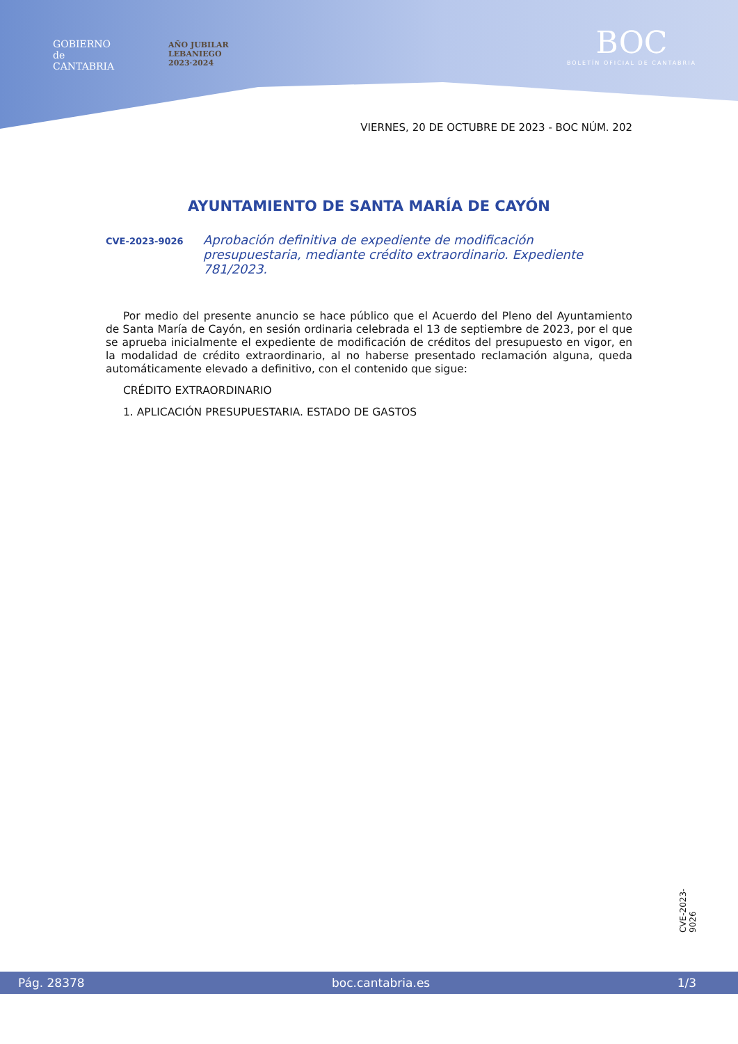GOBIERNO
de
CANTABRIA
AÑO JUBILAR
LEBANIEGO
2023·2024
BOC
BOLETÍN OFICIAL DE CANTABRIA
VIERNES, 20 DE OCTUBRE DE 2023 - BOC NÚM. 202
AYUNTAMIENTO DE SANTA MARÍA DE CAYÓN
CVE-2023-9026 Aprobación definitiva de expediente de modificación presupuestaria, mediante crédito extraordinario. Expediente 781/2023.
Por medio del presente anuncio se hace público que el Acuerdo del Pleno del Ayuntamiento de Santa María de Cayón, en sesión ordinaria celebrada el 13 de septiembre de 2023, por el que se aprueba inicialmente el expediente de modificación de créditos del presupuesto en vigor, en la modalidad de crédito extraordinario, al no haberse presentado reclamación alguna, queda automáticamente elevado a definitivo, con el contenido que sigue:
CRÉDITO EXTRAORDINARIO
1. APLICACIÓN PRESUPUESTARIA. ESTADO DE GASTOS
CVE-2023-9026
Pág. 28378 boc.cantabria.es 1/3